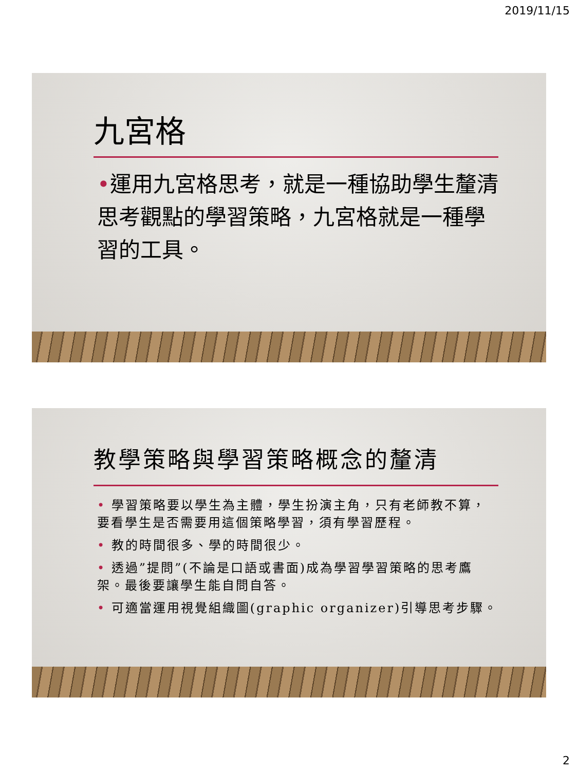2019/11/15
九宮格
•運用九宮格思考，就是一種協助學生釐清思考觀點的學習策略，九宮格就是一種學習的工具。
教學策略與學習策略概念的釐清
• 學習策略要以學生為主體，學生扮演主角，只有老師教不算，要看學生是否需要用這個策略學習，須有學習歷程。
• 教的時間很多、學的時間很少。
• 透過”提問”(不論是口語或書面)成為學習學習策略的思考鷹架。最後要讓學生能自問自答。
• 可適當運用視覺組織圖(graphic organizer)引導思考步驟。
2